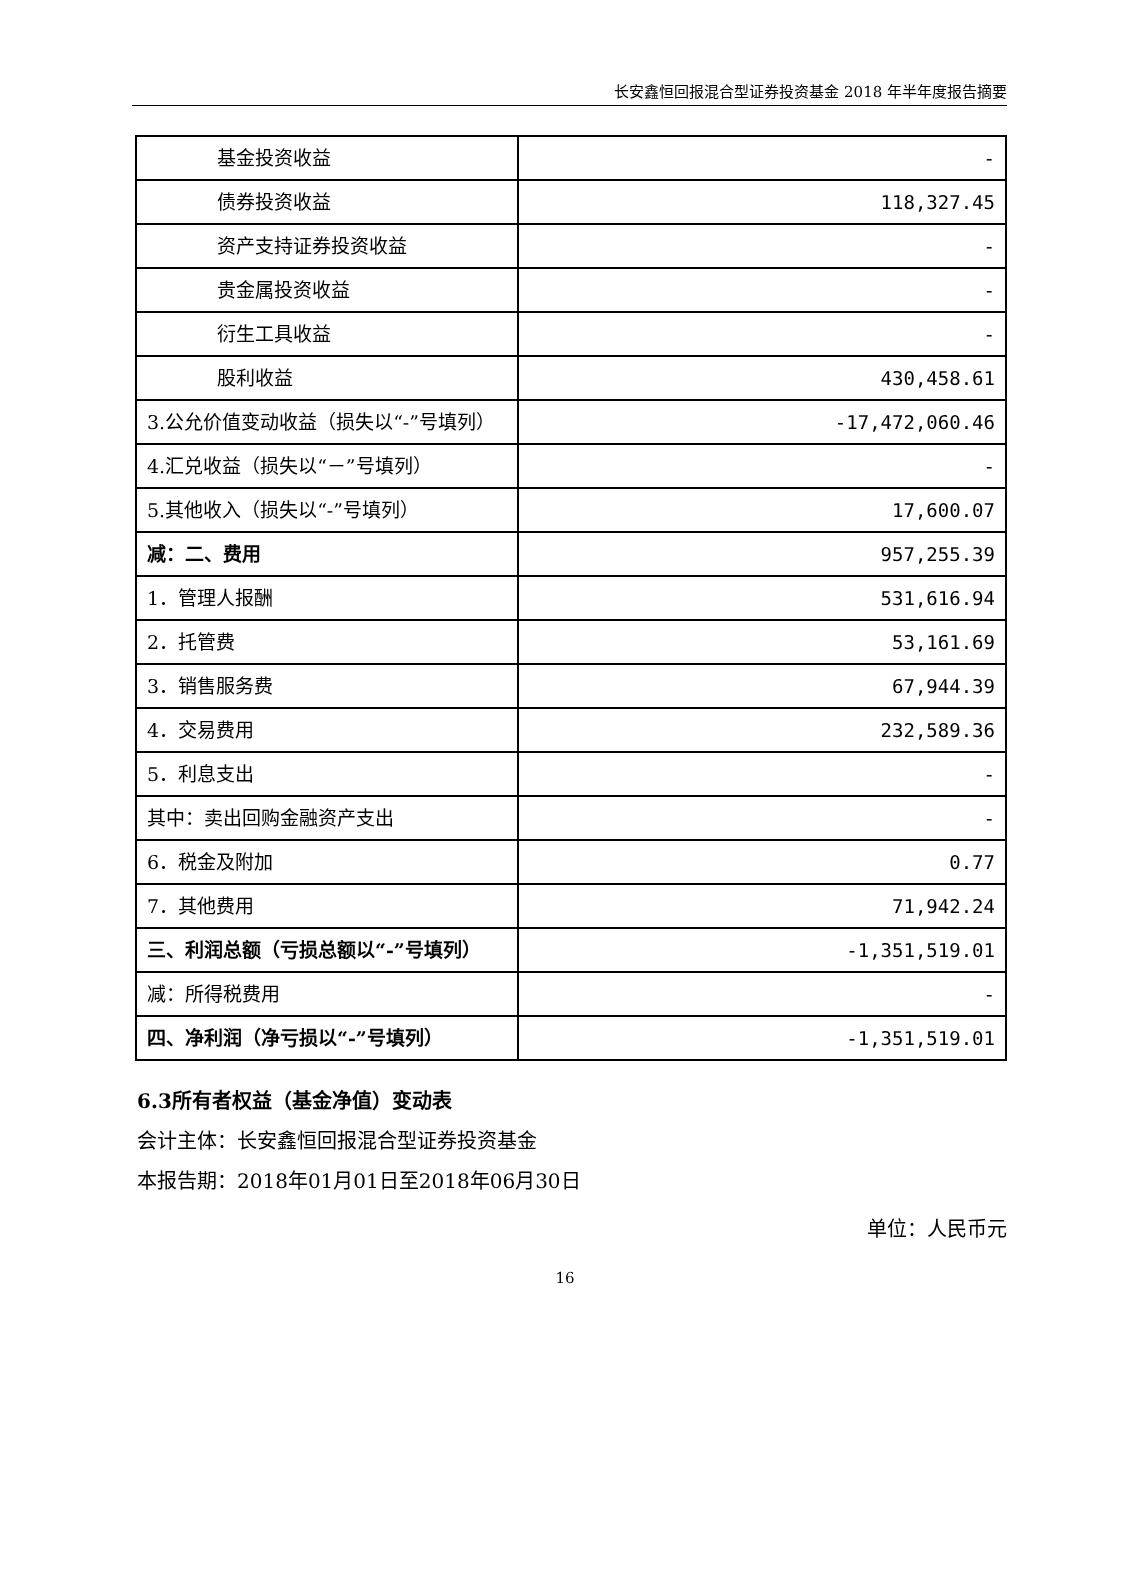长安鑫恒回报混合型证券投资基金 2018 年半年度报告摘要
| 基金投资收益 | - |
| 债券投资收益 | 118,327.45 |
| 资产支持证券投资收益 | - |
| 贵金属投资收益 | - |
| 衍生工具收益 | - |
| 股利收益 | 430,458.61 |
| 3.公允价值变动收益（损失以“-”号填列） | -17,472,060.46 |
| 4.汇兑收益（损失以“－”号填列） | - |
| 5.其他收入（损失以“-”号填列） | 17,600.07 |
| 减：二、费用 | 957,255.39 |
| 1．管理人报酬 | 531,616.94 |
| 2．托管费 | 53,161.69 |
| 3．销售服务费 | 67,944.39 |
| 4．交易费用 | 232,589.36 |
| 5．利息支出 | - |
| 其中：卖出回购金融资产支出 | - |
| 6．税金及附加 | 0.77 |
| 7．其他费用 | 71,942.24 |
| 三、利润总额（亏损总额以“-”号填列） | -1,351,519.01 |
| 减：所得税费用 | - |
| 四、净利润（净亏损以“-”号填列） | -1,351,519.01 |
6.3所有者权益（基金净值）变动表
会计主体：长安鑫恒回报混合型证券投资基金
本报告期：2018年01月01日至2018年06月30日
单位：人民币元
16